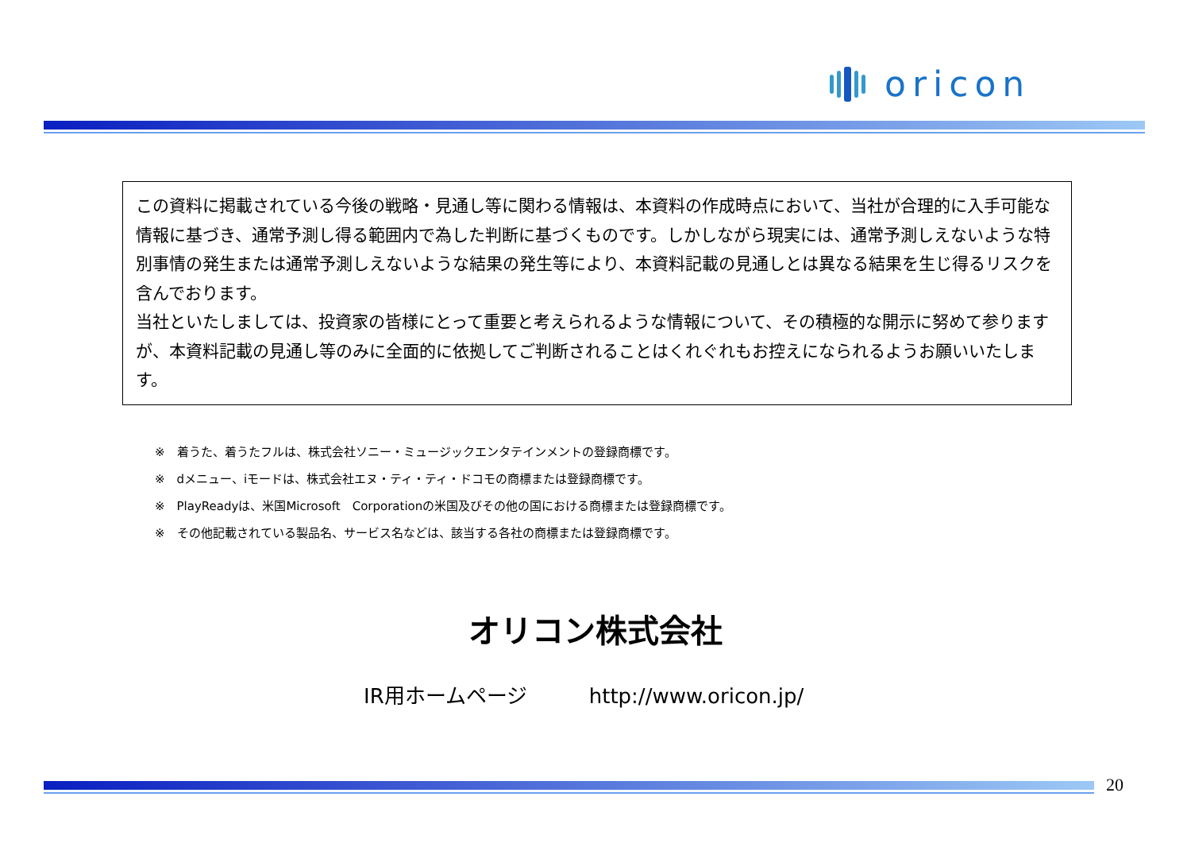oricon
この資料に掲載されている今後の戦略・見通し等に関わる情報は、本資料の作成時点において、当社が合理的に入手可能な情報に基づき、通常予測し得る範囲内で為した判断に基づくものです。しかしながら現実には、通常予測しえないような特別事情の発生または通常予測しえないような結果の発生等により、本資料記載の見通しとは異なる結果を生じ得るリスクを含んでおります。
当社といたしましては、投資家の皆様にとって重要と考えられるような情報について、その積極的な開示に努めて参りますが、本資料記載の見通し等のみに全面的に依拠してご判断されることはくれぐれもお控えになられるようお願いいたします。
※　着うた、着うたフルは、株式会社ソニー・ミュージックエンタテインメントの登録商標です。
※　dメニュー、iモードは、株式会社エヌ・ティ・ティ・ドコモの商標または登録商標です。
※　PlayReadyは、米国Microsoft　Corporationの米国及びその他の国における商標または登録商標です。
※　その他記載されている製品名、サービス名などは、該当する各社の商標または登録商標です。
オリコン株式会社
IR用ホームページ　　　http://www.oricon.jp/
20